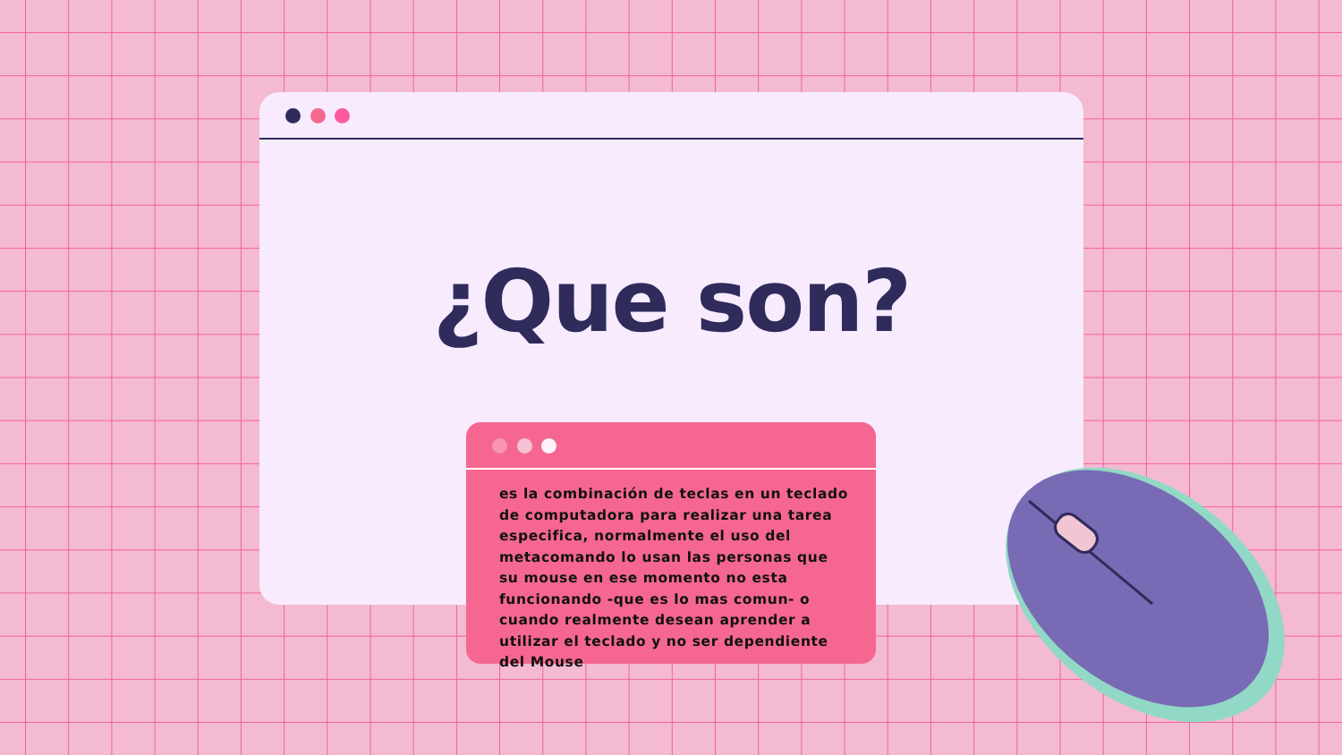¿Que son?
es la combinación de teclas en un teclado de computadora para realizar una tarea especifica, normalmente el uso del metacomando lo usan las personas que su mouse en ese momento no esta funcionando -que es lo mas comun- o cuando realmente desean aprender a utilizar el teclado y no ser dependiente del Mouse